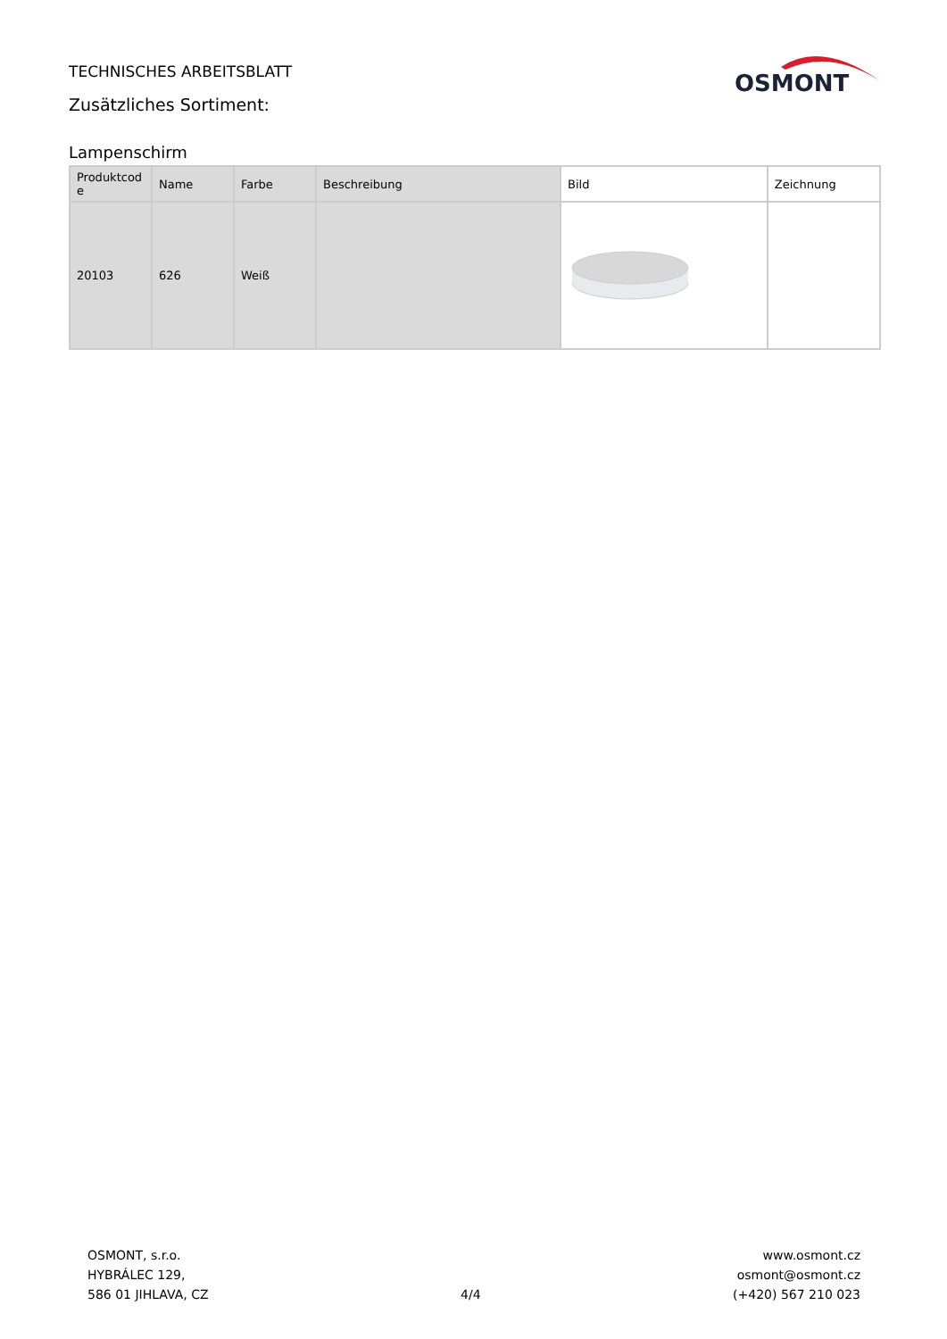TECHNISCHES ARBEITSBLATT
Zusätzliches Sortiment:
OSMONT
Lampenschirm
| Produktcod e | Name | Farbe | Beschreibung | Bild | Zeichnung |
| --- | --- | --- | --- | --- | --- |
| 20103 | 626 | Weiß | | | |
OSMONT, s.r.o.
HYBRÁLEC 129,
586 01 JIHLAVA, CZ
4/4 www.osmont.cz
osmont@osmont.cz
(+420) 567 210 023